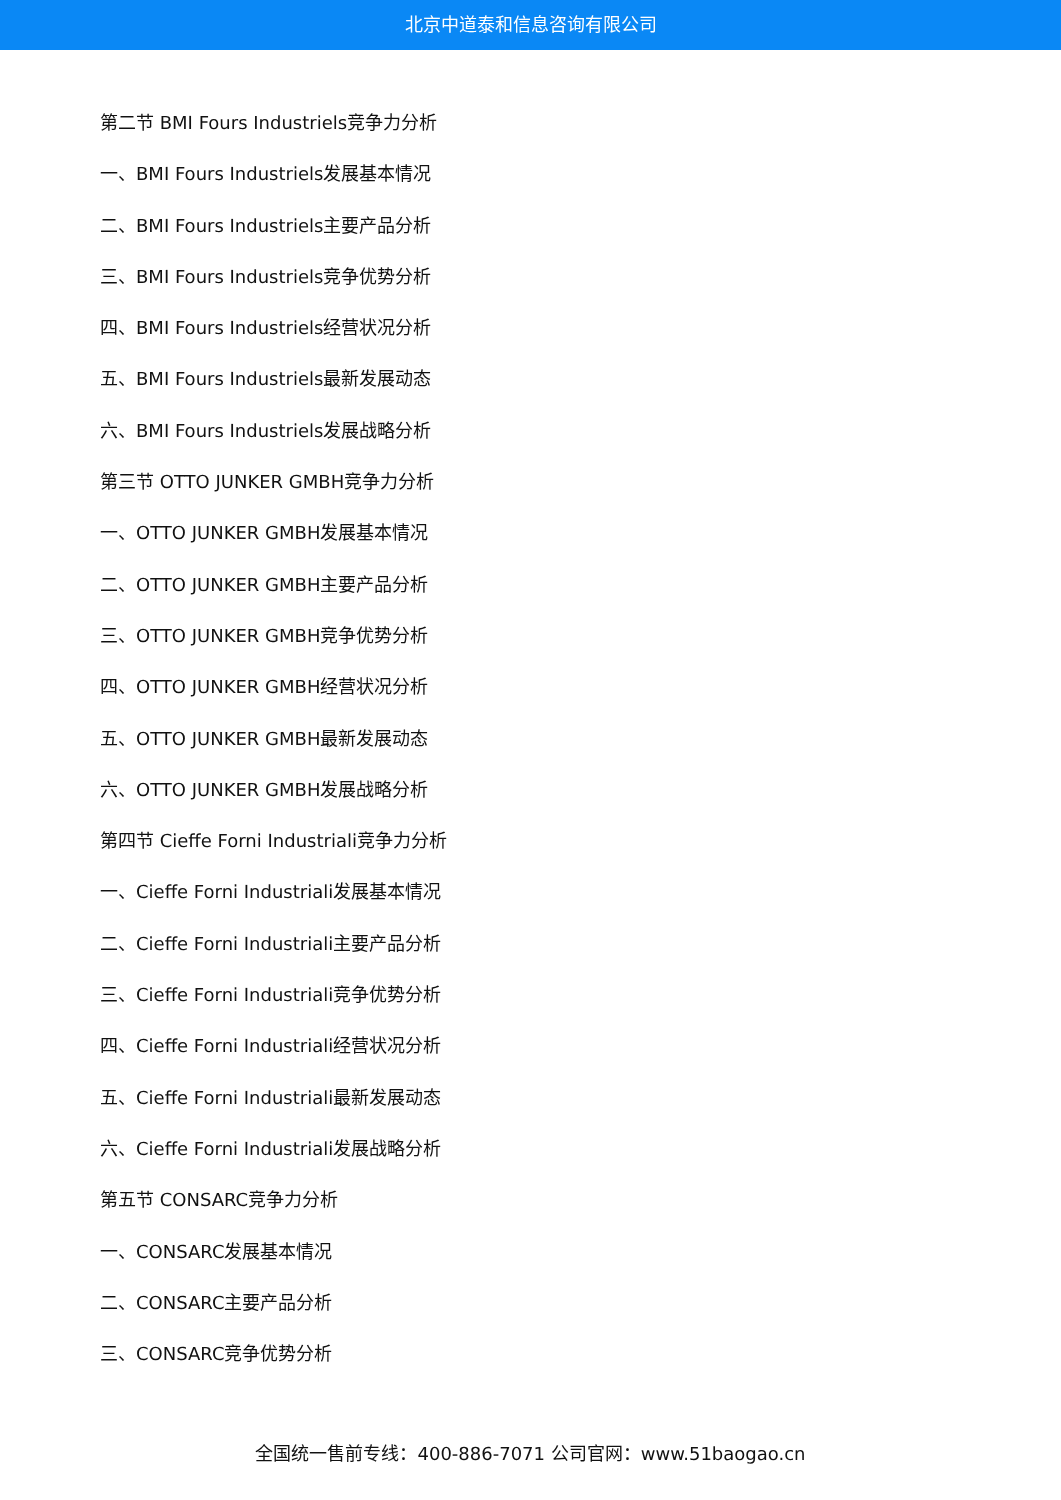北京中道泰和信息咨询有限公司
第二节 BMI Fours Industriels竞争力分析
一、BMI Fours Industriels发展基本情况
二、BMI Fours Industriels主要产品分析
三、BMI Fours Industriels竞争优势分析
四、BMI Fours Industriels经营状况分析
五、BMI Fours Industriels最新发展动态
六、BMI Fours Industriels发展战略分析
第三节 OTTO JUNKER GMBH竞争力分析
一、OTTO JUNKER GMBH发展基本情况
二、OTTO JUNKER GMBH主要产品分析
三、OTTO JUNKER GMBH竞争优势分析
四、OTTO JUNKER GMBH经营状况分析
五、OTTO JUNKER GMBH最新发展动态
六、OTTO JUNKER GMBH发展战略分析
第四节 Cieffe Forni Industriali竞争力分析
一、Cieffe Forni Industriali发展基本情况
二、Cieffe Forni Industriali主要产品分析
三、Cieffe Forni Industriali竞争优势分析
四、Cieffe Forni Industriali经营状况分析
五、Cieffe Forni Industriali最新发展动态
六、Cieffe Forni Industriali发展战略分析
第五节 CONSARC竞争力分析
一、CONSARC发展基本情况
二、CONSARC主要产品分析
三、CONSARC竞争优势分析
全国统一售前专线：400-886-7071 公司官网：www.51baogao.cn